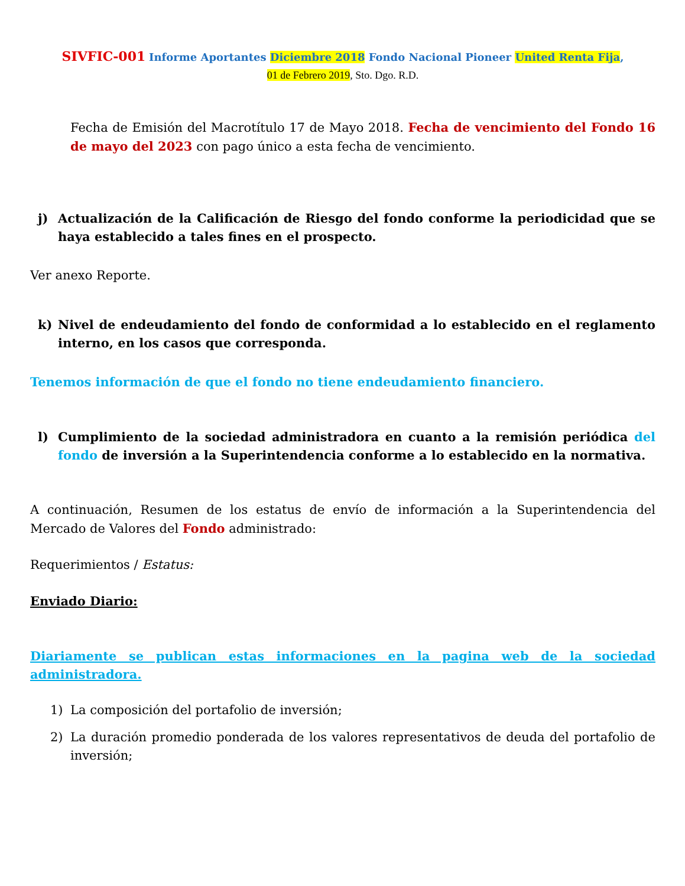SIVFIC-001 Informe Aportantes Diciembre 2018 Fondo Nacional Pioneer United Renta Fija,
01 de Febrero 2019, Sto. Dgo. R.D.
Fecha de Emisión del Macrotítulo 17 de Mayo 2018. Fecha de vencimiento del Fondo 16 de mayo del 2023 con pago único a esta fecha de vencimiento.
j) Actualización de la Calificación de Riesgo del fondo conforme la periodicidad que se haya establecido a tales fines en el prospecto.
Ver anexo Reporte.
k) Nivel de endeudamiento del fondo de conformidad a lo establecido en el reglamento interno, en los casos que corresponda.
Tenemos información de que el fondo no tiene endeudamiento financiero.
l) Cumplimiento de la sociedad administradora en cuanto a la remisión periódica del fondo de inversión a la Superintendencia conforme a lo establecido en la normativa.
A continuación, Resumen de los estatus de envío de información a la Superintendencia del Mercado de Valores del Fondo administrado:
Requerimientos / Estatus:
Enviado Diario:
Diariamente se publican estas informaciones en la pagina web de la sociedad administradora.
1) La composición del portafolio de inversión;
2) La duración promedio ponderada de los valores representativos de deuda del portafolio de inversión;